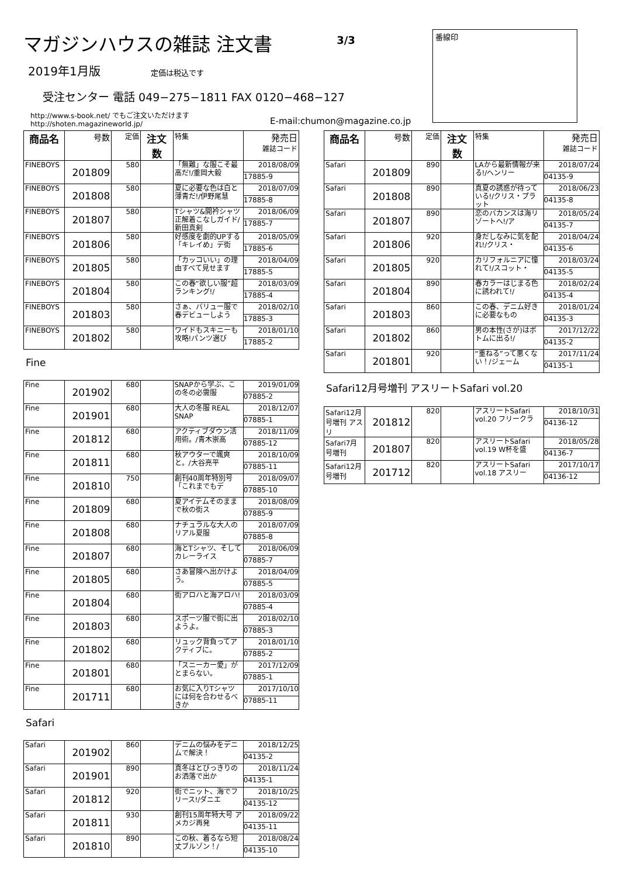マガジンハウスの雑誌 注文書
3/3
番線印
2019年1月版 定価は税込です
受注センター 電話 049−275−1811 FAX 0120−468−127
http://www.s-book.net/ でもご注文いただけますhttp://shoten.magazineworld.jp/
E-mail:chumon@magazine.co.jp
| 商品名 | 号数 | 定価 | 注文数 | 特集 | 発売日 雑誌コード |
| --- | --- | --- | --- | --- | --- |
| FINEBOYS | 201809 | 580 | | 「無難」な服こそ最高だ!/重岡大毅 | 2018/08/09 17885-9 |
| FINEBOYS | 201808 | 580 | | 夏に必要な色は白と薄青だ!/伊野尾慧 | 2018/07/09 17885-8 |
| FINEBOYS | 201807 | 580 | | Tシャツ&開衿シャツ正解着こなしガイド/新田真剣 | 2018/06/09 17885-7 |
| FINEBOYS | 201806 | 580 | | 好感度を劇的UPする「キレイめ」デ街 | 2018/05/09 17885-6 |
| FINEBOYS | 201805 | 580 | | 「カッコいい」の理由すべて見せます | 2018/04/09 17885-5 |
| FINEBOYS | 201804 | 580 | | この春“欲しい服”超ランキング!/ | 2018/03/09 17885-4 |
| FINEBOYS | 201803 | 580 | | さぁ、バリュー服で春デビューしよう | 2018/02/10 17885-3 |
| FINEBOYS | 201802 | 580 | | ワイドもスキニーも攻略!パンツ選び | 2018/01/10 17885-2 |
Fine
| Fine | 201902 | 680 | | SNAPから学ぶ、この冬の必需服 | 2019/01/09 07885-2 |
| Fine | 201901 | 680 | | 大人の冬服 REAL SNAP | 2018/12/07 07885-1 |
| Fine | 201812 | 680 | | アクティブダウン活用術。/青木崇高 | 2018/11/09 07885-12 |
| Fine | 201811 | 680 | | 秋アウターで颯爽と。/大谷亮平 | 2018/10/09 07885-11 |
| Fine | 201810 | 750 | | 創刊40周年特別号「これまでもデ | 2018/09/07 07885-10 |
| Fine | 201809 | 680 | | 夏アイテムそのままで秋の街ス | 2018/08/09 07885-9 |
| Fine | 201808 | 680 | | ナチュラルな大人のリアル夏服 | 2018/07/09 07885-8 |
| Fine | 201807 | 680 | | 海とTシャツ、そしてカレーライス | 2018/06/09 07885-7 |
| Fine | 201805 | 680 | | さあ冒険へ出かけよう。 | 2018/04/09 07885-5 |
| Fine | 201804 | 680 | | 街アロハと海アロハ! | 2018/03/09 07885-4 |
| Fine | 201803 | 680 | | スポーツ服で街に出ようよ。 | 2018/02/10 07885-3 |
| Fine | 201802 | 680 | | リュック背負ってアクティブに。 | 2018/01/10 07885-2 |
| Fine | 201801 | 680 | | 「スニーカー愛」がとまらない。 | 2017/12/09 07885-1 |
| Fine | 201711 | 680 | | お気に入りTシャツには何を合わせるべきか | 2017/10/10 07885-11 |
Safari
| Safari | 201902 | 860 | | デニムの悩みをデニムで解決！ | 2018/12/25 04135-2 |
| Safari | 201901 | 890 | | 真冬はとびっきりのお洒落で出か | 2018/11/24 04135-1 |
| Safari | 201812 | 920 | | 街でニット、海でフリース!/ダニエ | 2018/10/25 04135-12 |
| Safari | 201811 | 930 | | 創刊15周年特大号 アメカジ再発 | 2018/09/22 04135-11 |
| Safari | 201810 | 890 | | この秋、着るなら短丈ブルゾン！/ | 2018/08/24 04135-10 |
| 商品名 | 号数 | 定価 | 注文数 | 特集 | 発売日 雑誌コード |
| --- | --- | --- | --- | --- | --- |
| Safari | 201809 | 890 | | LAから最新情報が来る!/ヘンリー | 2018/07/24 04135-9 |
| Safari | 201808 | 890 | | 真夏の誘惑が待っている!/クリス・プラット | 2018/06/23 04135-8 |
| Safari | 201807 | 890 | | 恋のバカンスは海リゾートへ!/ア | 2018/05/24 04135-7 |
| Safari | 201806 | 920 | | 身だしなみに気を配れ!/クリス・ | 2018/04/24 04135-6 |
| Safari | 201805 | 920 | | カリフォルニアに憧れて!/スコット・ | 2018/03/24 04135-5 |
| Safari | 201804 | 890 | | 春カラーはじまる色に誘われて!/ | 2018/02/24 04135-4 |
| Safari | 201803 | 860 | | この春、デニム好きに必要なもの | 2018/01/24 04135-3 |
| Safari | 201802 | 860 | | 男の本性(さが)はボトムに出る!/ | 2017/12/22 04135-2 |
| Safari | 201801 | 920 | | “重ねる”って悪くない！/ジェーム | 2017/11/24 04135-1 |
Safari12月号増刊 アスリートSafari vol.20
| Safari12月号増刊 アスリ | 201812 | 820 | | アスリートSafari vol.20 フリークラ | 2018/10/31 04136-12 |
| Safari7月号増刊 | 201807 | 820 | | アスリートSafari vol.19 W杯を盛 | 2018/05/28 04136-7 |
| Safari12月号増刊 | 201712 | 820 | | アスリートSafari vol.18 アスリー | 2017/10/17 04136-12 |